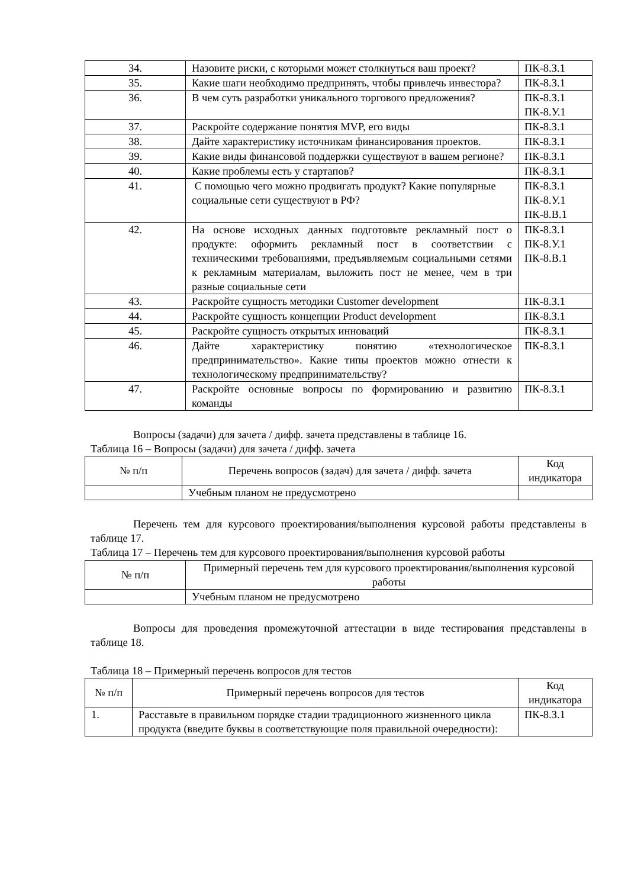| 34. | Назовите риски, с которыми может столкнуться ваш проект? | ПК-8.З.1 |
| 35. | Какие шаги необходимо предпринять, чтобы привлечь инвестора? | ПК-8.З.1 |
| 36. | В чем суть разработки уникального торгового предложения? | ПК-8.З.1 ПК-8.У.1 |
| 37. | Раскройте содержание понятия MVP, его виды | ПК-8.З.1 |
| 38. | Дайте характеристику источникам финансирования проектов. | ПК-8.З.1 |
| 39. | Какие виды финансовой поддержки существуют в вашем регионе? | ПК-8.З.1 |
| 40. | Какие проблемы есть у стартапов? | ПК-8.З.1 |
| 41. | С помощью чего можно продвигать продукт? Какие популярные социальные сети существуют в РФ? | ПК-8.З.1 ПК-8.У.1 ПК-8.В.1 |
| 42. | На основе исходных данных подготовьте рекламный пост о продукте: оформить рекламный пост в соответствии с техническими требованиями, предъявляемым социальными сетями к рекламным материалам, выложить пост не менее, чем в три разные социальные сети | ПК-8.З.1 ПК-8.У.1 ПК-8.В.1 |
| 43. | Раскройте сущность методики Customer development | ПК-8.З.1 |
| 44. | Раскройте сущность концепции Product development | ПК-8.З.1 |
| 45. | Раскройте сущность открытых инноваций | ПК-8.З.1 |
| 46. | Дайте характеристику понятию «технологическое предпринимательство». Какие типы проектов можно отнести к технологическому предпринимательству? | ПК-8.З.1 |
| 47. | Раскройте основные вопросы по формированию и развитию команды | ПК-8.З.1 |
Вопросы (задачи) для зачета / дифф. зачета представлены в таблице 16.
Таблица 16 – Вопросы (задачи) для зачета / дифф. зачета
| № п/п | Перечень вопросов (задач) для зачета / дифф. зачета | Код индикатора |
| --- | --- | --- |
| | Учебным планом не предусмотрено | |
Перечень тем для курсового проектирования/выполнения курсовой работы представлены в таблице 17.
Таблица 17 – Перечень тем для курсового проектирования/выполнения курсовой работы
| № п/п | Примерный перечень тем для курсового проектирования/выполнения курсовой работы |
| --- | --- |
| | Учебным планом не предусмотрено |
Вопросы для проведения промежуточной аттестации в виде тестирования представлены в таблице 18.
Таблица 18 – Примерный перечень вопросов для тестов
| № п/п | Примерный перечень вопросов для тестов | Код индикатора |
| --- | --- | --- |
| 1. | Расставьте в правильном порядке стадии традиционного жизненного цикла продукта (введите буквы в соответствующие поля правильной очередности): | ПК-8.З.1 |